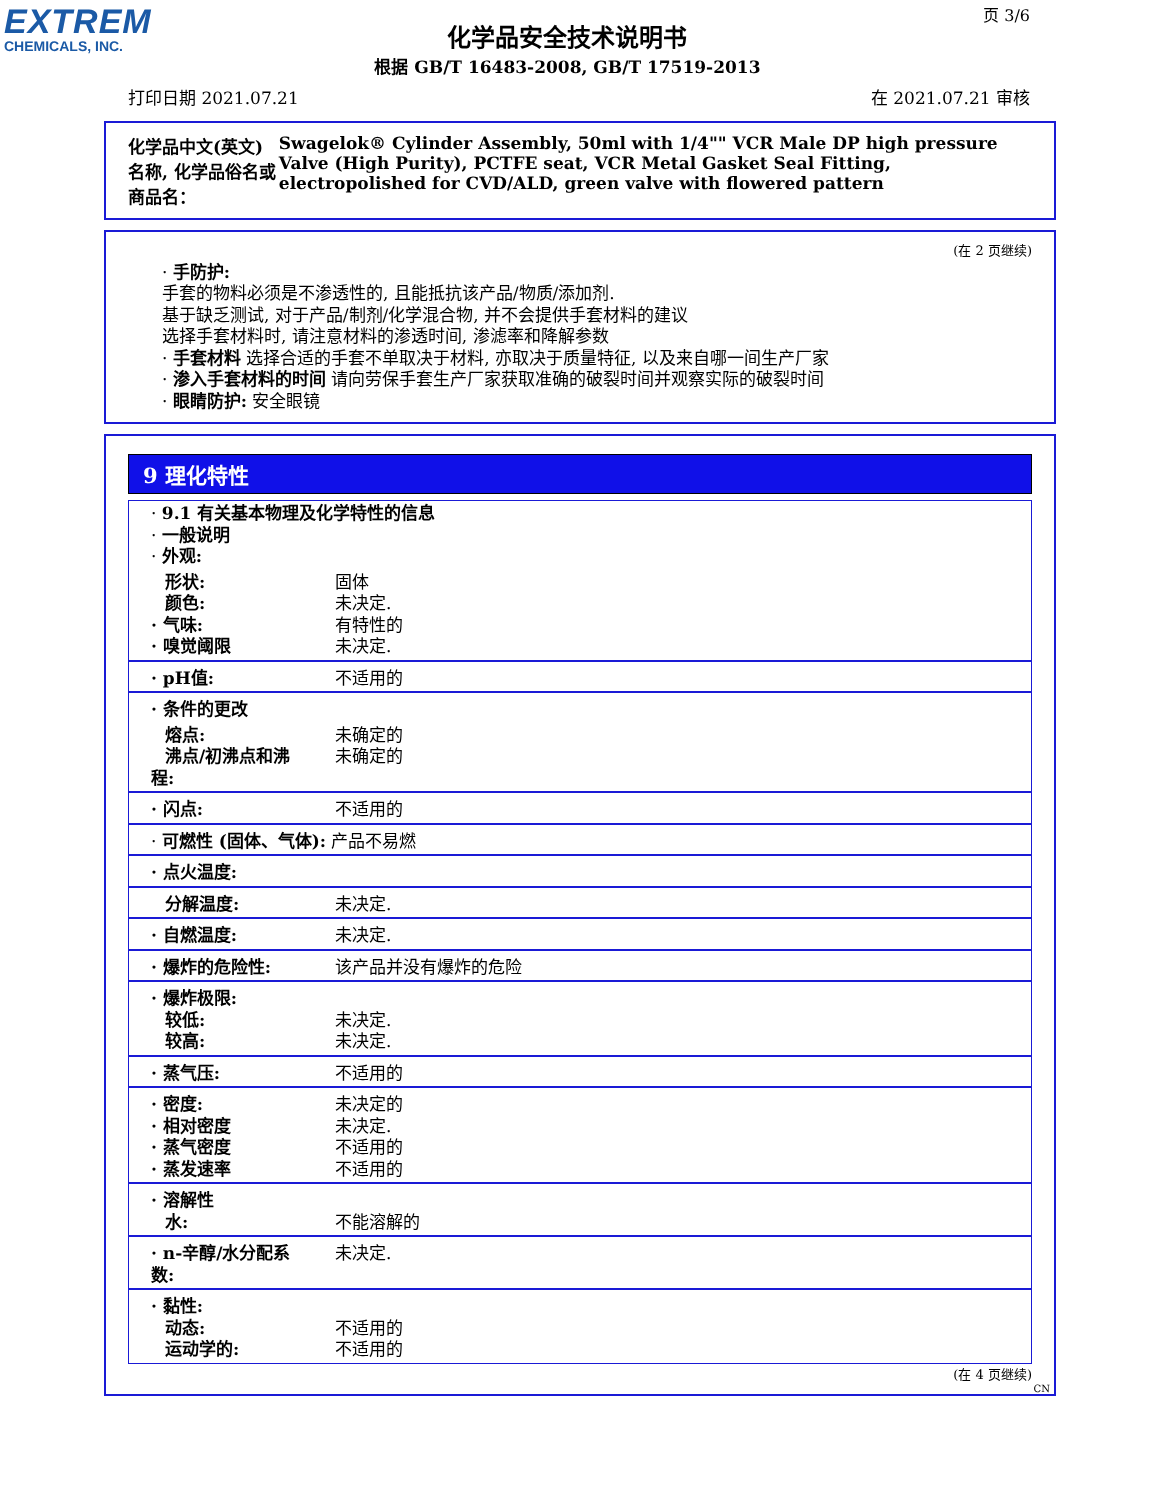EXTREM
CHEMICALS, INC.
化学品安全技术说明书
根据 GB/T 16483-2008, GB/T 17519-2013
页 3/6
打印日期 2021.07.21 在 2021.07.21 审核
化学品中文(英文)名称, 化学品俗名或商品名： Swagelok® Cylinder Assembly, 50ml with 1/4"" VCR Male DP high pressure Valve (High Purity), PCTFE seat, VCR Metal Gasket Seal Fitting, electropolished for CVD/ALD, green valve with flowered pattern
(在 2 页继续)
· 手防护:
手套的物料必须是不渗透性的, 且能抵抗该产品/物质/添加剂.
基于缺乏测试, 对于产品/制剂/化学混合物, 并不会提供手套材料的建议
选择手套材料时, 请注意材料的渗透时间, 渗滤率和降解参数
· 手套材料 选择合适的手套不单取决于材料, 亦取决于质量特征, 以及来自哪一间生产厂家
· 渗入手套材料的时间 请向劳保手套生产厂家获取准确的破裂时间并观察实际的破裂时间
· 眼睛防护: 安全眼镜
9 理化特性
| · 9.1 有关基本物理及化学特性的信息 · 一般说明 · 外观: | |
| 形状: 颜色: · 气味: · 嗅觉阈限 | 固体 未决定. 有特性的 未决定. |
| · pH值: | 不适用的 |
| · 条件的更改 | |
| 熔点: 沸点/初沸点和沸程: | 未确定的 未确定的 |
| · 闪点: | 不适用的 |
| · 可燃性 (固体、气体): 产品不易燃 | |
| · 点火温度: | |
| 分解温度: | 未决定. |
| · 自燃温度: | 未决定. |
| · 爆炸的危险性: | 该产品并没有爆炸的危险 |
| · 爆炸极限: 较低: 较高: | 未决定. 未决定. |
| · 蒸气压: | 不适用的 |
| · 密度: · 相对密度 · 蒸气密度 · 蒸发速率 | 未决定的 未决定. 不适用的 不适用的 |
| · 溶解性 水: | 不能溶解的 |
| · n-辛醇/水分配系数: | 未决定. |
| · 黏性: 动态: 运动学的: | 不适用的 不适用的 |
(在 4 页继续)
CN